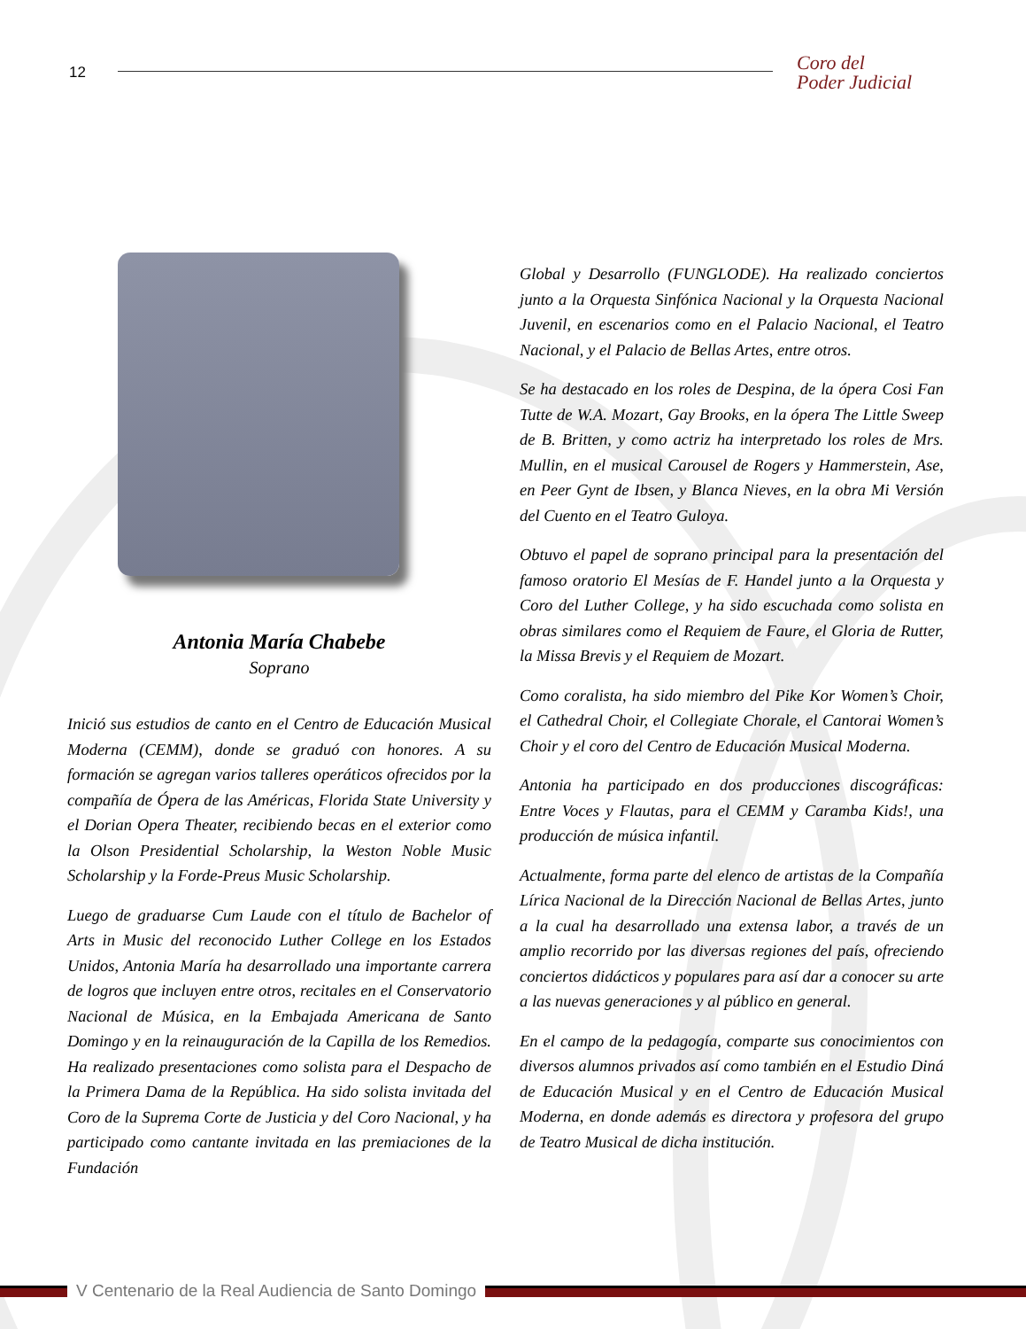12
Coro del
Poder Judicial
Antonia María Chabebe
Soprano
Inició sus estudios de canto en el Centro de Educación Musical Moderna (CEMM), donde se graduó con honores. A su formación se agregan varios talleres operáticos ofrecidos por la compañía de Ópera de las Américas, Florida State University y el Dorian Opera Theater, recibiendo becas en el exterior como la Olson Presidential Scholarship, la Weston Noble Music Scholarship y la Forde-Preus Music Scholarship.
Luego de graduarse Cum Laude con el título de Bachelor of Arts in Music del reconocido Luther College en los Estados Unidos, Antonia María ha desarrollado una importante carrera de logros que incluyen entre otros, recitales en el Conservatorio Nacional de Música, en la Embajada Americana de Santo Domingo y en la reinauguración de la Capilla de los Remedios. Ha realizado presentaciones como solista para el Despacho de la Primera Dama de la República. Ha sido solista invitada del Coro de la Suprema Corte de Justicia y del Coro Nacional, y ha participado como cantante invitada en las premiaciones de la Fundación
Global y Desarrollo (FUNGLODE). Ha realizado conciertos junto a la Orquesta Sinfónica Nacional y la Orquesta Nacional Juvenil, en escenarios como en el Palacio Nacional, el Teatro Nacional, y el Palacio de Bellas Artes, entre otros.
Se ha destacado en los roles de Despina, de la ópera Cosi Fan Tutte de W.A. Mozart, Gay Brooks, en la ópera The Little Sweep de B. Britten, y como actriz ha interpretado los roles de Mrs. Mullin, en el musical Carousel de Rogers y Hammerstein, Ase, en Peer Gynt de Ibsen, y Blanca Nieves, en la obra Mi Versión del Cuento en el Teatro Guloya.
Obtuvo el papel de soprano principal para la presentación del famoso oratorio El Mesías de F. Handel junto a la Orquesta y Coro del Luther College, y ha sido escuchada como solista en obras similares como el Requiem de Faure, el Gloria de Rutter, la Missa Brevis y el Requiem de Mozart.
Como coralista, ha sido miembro del Pike Kor Women’s Choir, el Cathedral Choir, el Collegiate Chorale, el Cantorai Women’s Choir y el coro del Centro de Educación Musical Moderna.
Antonia ha participado en dos producciones discográficas: Entre Voces y Flautas, para el CEMM y Caramba Kids!, una producción de música infantil.
Actualmente, forma parte del elenco de artistas de la Compañía Lírica Nacional de la Dirección Nacional de Bellas Artes, junto a la cual ha desarrollado una extensa labor, a través de un amplio recorrido por las diversas regiones del país, ofreciendo conciertos didácticos y populares para así dar a conocer su arte a las nuevas generaciones y al público en general.
En el campo de la pedagogía, comparte sus conocimientos con diversos alumnos privados así como también en el Estudio Diná de Educación Musical y en el Centro de Educación Musical Moderna, en donde además es directora y profesora del grupo de Teatro Musical de dicha institución.
V Centenario de la Real Audiencia de Santo Domingo